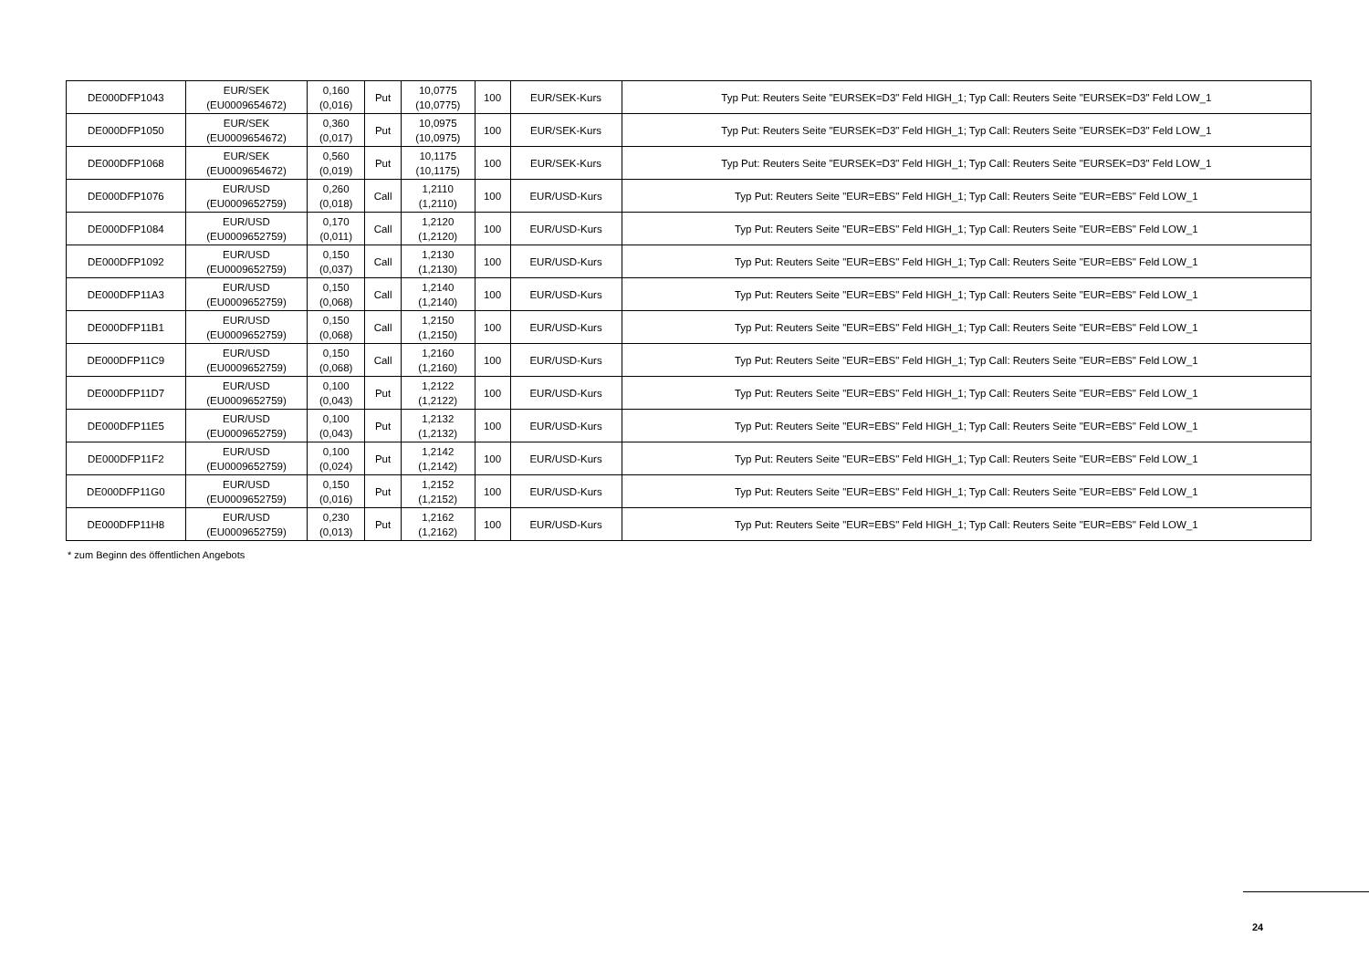| DE000DFP1043 | EUR/SEK (EU0009654672) | 0,160 (0,016) | Put | 10,0775 (10,0775) | 100 | EUR/SEK-Kurs | Typ Put: Reuters Seite "EURSEK=D3" Feld HIGH_1; Typ Call: Reuters Seite "EURSEK=D3" Feld LOW_1 |
| DE000DFP1050 | EUR/SEK (EU0009654672) | 0,360 (0,017) | Put | 10,0975 (10,0975) | 100 | EUR/SEK-Kurs | Typ Put: Reuters Seite "EURSEK=D3" Feld HIGH_1; Typ Call: Reuters Seite "EURSEK=D3" Feld LOW_1 |
| DE000DFP1068 | EUR/SEK (EU0009654672) | 0,560 (0,019) | Put | 10,1175 (10,1175) | 100 | EUR/SEK-Kurs | Typ Put: Reuters Seite "EURSEK=D3" Feld HIGH_1; Typ Call: Reuters Seite "EURSEK=D3" Feld LOW_1 |
| DE000DFP1076 | EUR/USD (EU0009652759) | 0,260 (0,018) | Call | 1,2110 (1,2110) | 100 | EUR/USD-Kurs | Typ Put: Reuters Seite "EUR=EBS" Feld HIGH_1; Typ Call: Reuters Seite "EUR=EBS" Feld LOW_1 |
| DE000DFP1084 | EUR/USD (EU0009652759) | 0,170 (0,011) | Call | 1,2120 (1,2120) | 100 | EUR/USD-Kurs | Typ Put: Reuters Seite "EUR=EBS" Feld HIGH_1; Typ Call: Reuters Seite "EUR=EBS" Feld LOW_1 |
| DE000DFP1092 | EUR/USD (EU0009652759) | 0,150 (0,037) | Call | 1,2130 (1,2130) | 100 | EUR/USD-Kurs | Typ Put: Reuters Seite "EUR=EBS" Feld HIGH_1; Typ Call: Reuters Seite "EUR=EBS" Feld LOW_1 |
| DE000DFP11A3 | EUR/USD (EU0009652759) | 0,150 (0,068) | Call | 1,2140 (1,2140) | 100 | EUR/USD-Kurs | Typ Put: Reuters Seite "EUR=EBS" Feld HIGH_1; Typ Call: Reuters Seite "EUR=EBS" Feld LOW_1 |
| DE000DFP11B1 | EUR/USD (EU0009652759) | 0,150 (0,068) | Call | 1,2150 (1,2150) | 100 | EUR/USD-Kurs | Typ Put: Reuters Seite "EUR=EBS" Feld HIGH_1; Typ Call: Reuters Seite "EUR=EBS" Feld LOW_1 |
| DE000DFP11C9 | EUR/USD (EU0009652759) | 0,150 (0,068) | Call | 1,2160 (1,2160) | 100 | EUR/USD-Kurs | Typ Put: Reuters Seite "EUR=EBS" Feld HIGH_1; Typ Call: Reuters Seite "EUR=EBS" Feld LOW_1 |
| DE000DFP11D7 | EUR/USD (EU0009652759) | 0,100 (0,043) | Put | 1,2122 (1,2122) | 100 | EUR/USD-Kurs | Typ Put: Reuters Seite "EUR=EBS" Feld HIGH_1; Typ Call: Reuters Seite "EUR=EBS" Feld LOW_1 |
| DE000DFP11E5 | EUR/USD (EU0009652759) | 0,100 (0,043) | Put | 1,2132 (1,2132) | 100 | EUR/USD-Kurs | Typ Put: Reuters Seite "EUR=EBS" Feld HIGH_1; Typ Call: Reuters Seite "EUR=EBS" Feld LOW_1 |
| DE000DFP11F2 | EUR/USD (EU0009652759) | 0,100 (0,024) | Put | 1,2142 (1,2142) | 100 | EUR/USD-Kurs | Typ Put: Reuters Seite "EUR=EBS" Feld HIGH_1; Typ Call: Reuters Seite "EUR=EBS" Feld LOW_1 |
| DE000DFP11G0 | EUR/USD (EU0009652759) | 0,150 (0,016) | Put | 1,2152 (1,2152) | 100 | EUR/USD-Kurs | Typ Put: Reuters Seite "EUR=EBS" Feld HIGH_1; Typ Call: Reuters Seite "EUR=EBS" Feld LOW_1 |
| DE000DFP11H8 | EUR/USD (EU0009652759) | 0,230 (0,013) | Put | 1,2162 (1,2162) | 100 | EUR/USD-Kurs | Typ Put: Reuters Seite "EUR=EBS" Feld HIGH_1; Typ Call: Reuters Seite "EUR=EBS" Feld LOW_1 |
* zum Beginn des öffentlichen Angebots
24